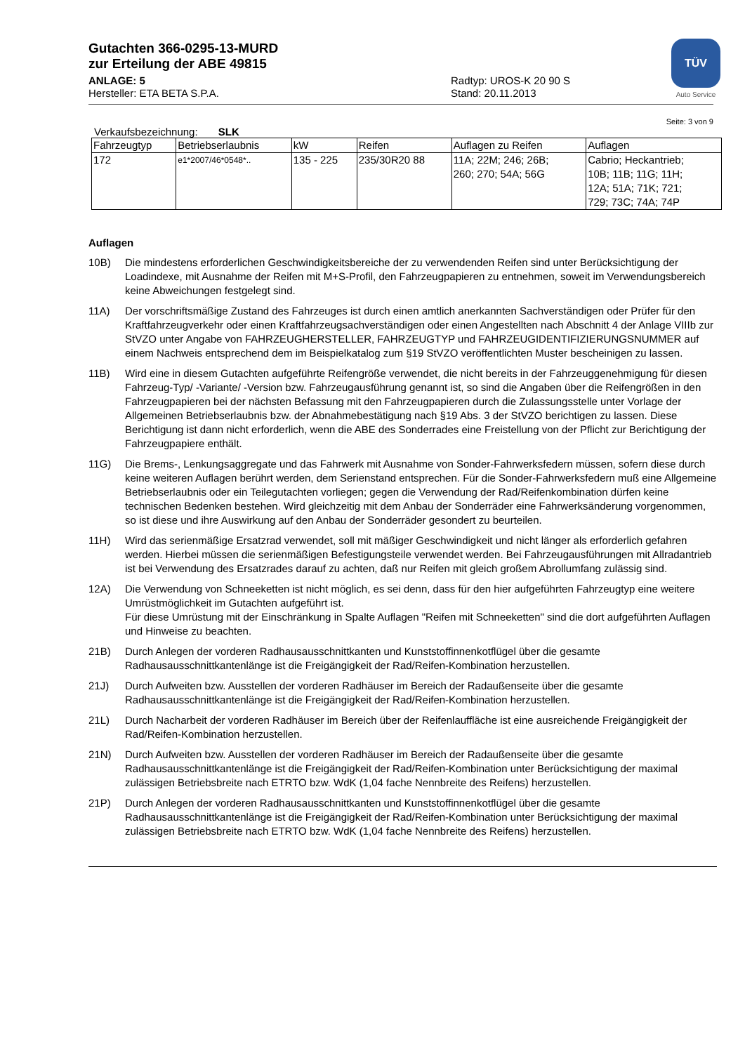TÜV
Auto Service
Gutachten 366-0295-13-MURD
zur Erteilung der ABE 49815
ANLAGE: 5 Radtyp: UROS-K 20 90 S
Hersteller: ETA BETA S.P.A. Stand: 20.11.2013
Seite: 3 von 9
Verkaufsbezeichnung: SLK
| Fahrzeugtyp | Betriebserlaubnis | kW | Reifen | Auflagen zu Reifen | Auflagen |
| 172 | e1*2007/46*0548*.. | 135 - 225 | 235/30R20 88 | 11A; 22M; 246; 26B; 260; 270; 54A; 56G | Cabrio; Heckantrieb; 10B; 11B; 11G; 11H; 12A; 51A; 71K; 721; 729; 73C; 74A; 74P |
Auflagen
10B) Die mindestens erforderlichen Geschwindigkeitsbereiche der zu verwendenden Reifen sind unter Berücksichtigung der Loadindexe, mit Ausnahme der Reifen mit M+S-Profil, den Fahrzeugpapieren zu entnehmen, soweit im Verwendungsbereich keine Abweichungen festgelegt sind.
11A) Der vorschriftsmäßige Zustand des Fahrzeuges ist durch einen amtlich anerkannten Sachverständigen oder Prüfer für den Kraftfahrzeugverkehr oder einen Kraftfahrzeugsachverständigen oder einen Angestellten nach Abschnitt 4 der Anlage VIIIb zur StVZO unter Angabe von FAHRZEUGHERSTELLER, FAHRZEUGTYP und FAHRZEUGIDENTIFIZIERUNGSNUMMER auf einem Nachweis entsprechend dem im Beispielkatalog zum §19 StVZO veröffentlichten Muster bescheinigen zu lassen.
11B) Wird eine in diesem Gutachten aufgeführte Reifengröße verwendet, die nicht bereits in der Fahrzeuggenehmigung für diesen Fahrzeug-Typ/ -Variante/ -Version bzw. Fahrzeugausführung genannt ist, so sind die Angaben über die Reifengrößen in den Fahrzeugpapieren bei der nächsten Befassung mit den Fahrzeugpapieren durch die Zulassungsstelle unter Vorlage der Allgemeinen Betriebserlaubnis bzw. der Abnahmebestätigung nach §19 Abs. 3 der StVZO berichtigen zu lassen. Diese Berichtigung ist dann nicht erforderlich, wenn die ABE des Sonderrades eine Freistellung von der Pflicht zur Berichtigung der Fahrzeugpapiere enthält.
11G) Die Brems-, Lenkungsaggregate und das Fahrwerk mit Ausnahme von Sonder-Fahrwerksfedern müssen, sofern diese durch keine weiteren Auflagen berührt werden, dem Serienstand entsprechen. Für die Sonder-Fahrwerksfedern muß eine Allgemeine Betriebserlaubnis oder ein Teilegutachten vorliegen; gegen die Verwendung der Rad/Reifenkombination dürfen keine technischen Bedenken bestehen. Wird gleichzeitig mit dem Anbau der Sonderräder eine Fahrwerksänderung vorgenommen, so ist diese und ihre Auswirkung auf den Anbau der Sonderräder gesondert zu beurteilen.
11H) Wird das serienmäßige Ersatzrad verwendet, soll mit mäßiger Geschwindigkeit und nicht länger als erforderlich gefahren werden. Hierbei müssen die serienmäßigen Befestigungsteile verwendet werden. Bei Fahrzeugausführungen mit Allradantrieb ist bei Verwendung des Ersatzrades darauf zu achten, daß nur Reifen mit gleich großem Abrollumfang zulässig sind.
12A) Die Verwendung von Schneeketten ist nicht möglich, es sei denn, dass für den hier aufgeführten Fahrzeugtyp eine weitere Umrüstmöglichkeit im Gutachten aufgeführt ist.
Für diese Umrüstung mit der Einschränkung in Spalte Auflagen "Reifen mit Schneeketten" sind die dort aufgeführten Auflagen und Hinweise zu beachten.
21B) Durch Anlegen der vorderen Radhausausschnittkanten und Kunststoffinnenkotflügel über die gesamte Radhausausschnittkantenlänge ist die Freigängigkeit der Rad/Reifen-Kombination herzustellen.
21J) Durch Aufweiten bzw. Ausstellen der vorderen Radhäuser im Bereich der Radaußenseite über die gesamte Radhausausschnittkantenlänge ist die Freigängigkeit der Rad/Reifen-Kombination herzustellen.
21L) Durch Nacharbeit der vorderen Radhäuser im Bereich über der Reifenlauffläche ist eine ausreichende Freigängigkeit der Rad/Reifen-Kombination herzustellen.
21N) Durch Aufweiten bzw. Ausstellen der vorderen Radhäuser im Bereich der Radaußenseite über die gesamte Radhausausschnittkantenlänge ist die Freigängigkeit der Rad/Reifen-Kombination unter Berücksichtigung der maximal zulässigen Betriebsbreite nach ETRTO bzw. WdK (1,04 fache Nennbreite des Reifens) herzustellen.
21P) Durch Anlegen der vorderen Radhausausschnittkanten und Kunststoffinnenkotflügel über die gesamte Radhausausschnittkantenlänge ist die Freigängigkeit der Rad/Reifen-Kombination unter Berücksichtigung der maximal zulässigen Betriebsbreite nach ETRTO bzw. WdK (1,04 fache Nennbreite des Reifens) herzustellen.